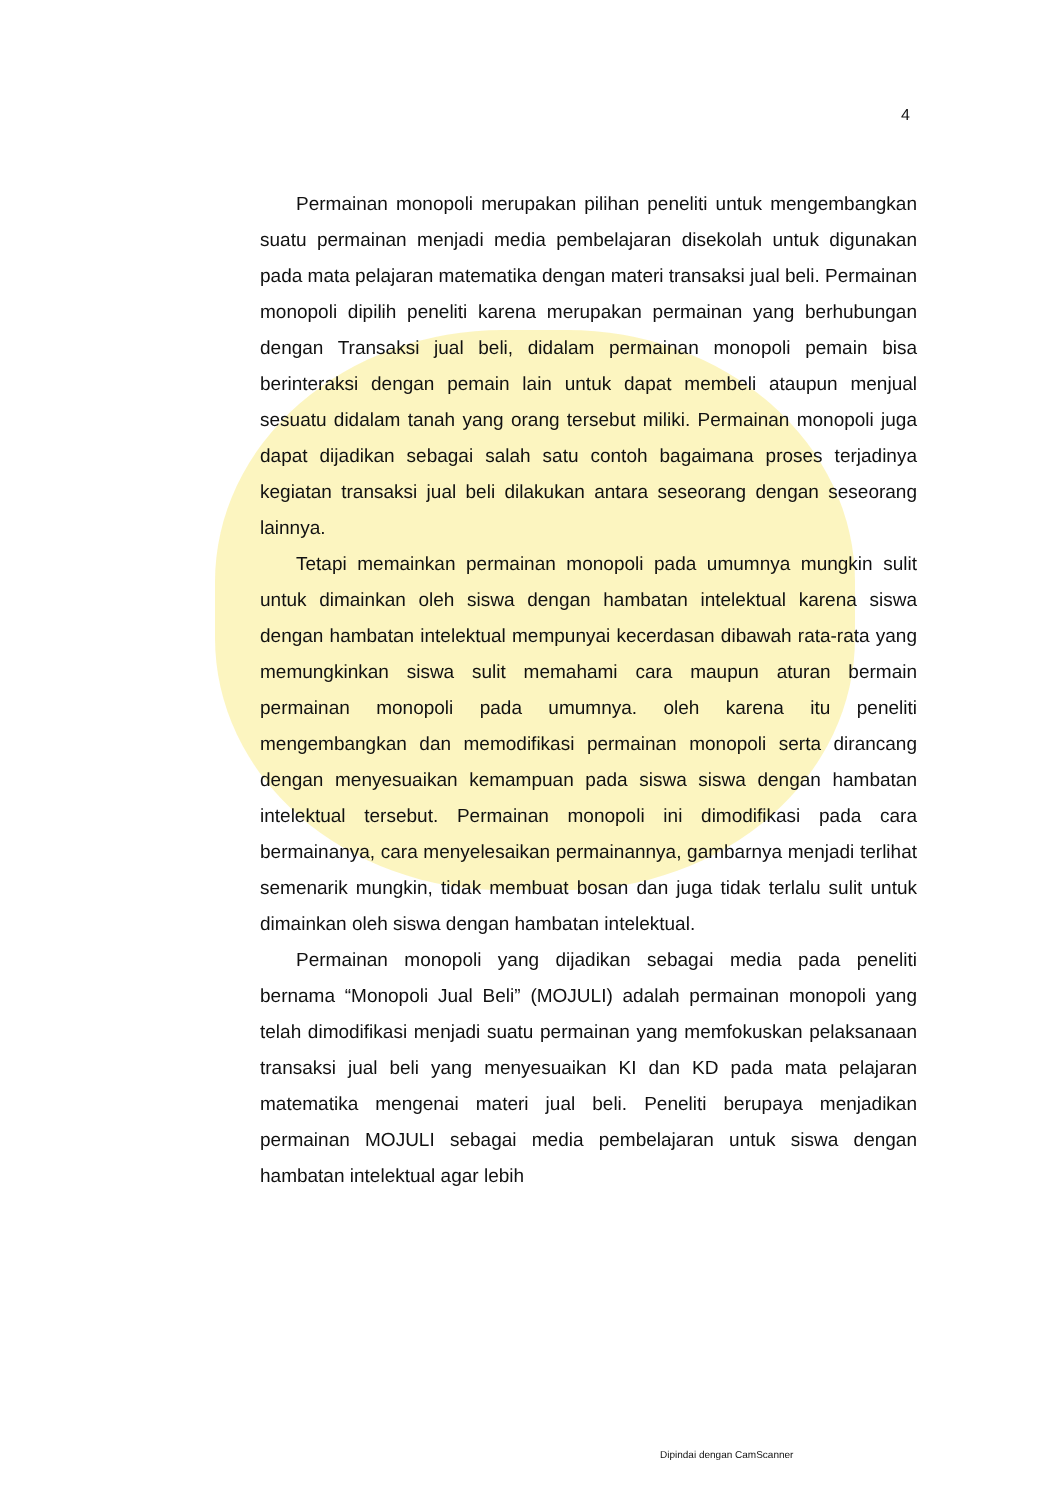4
Permainan monopoli merupakan pilihan peneliti untuk mengembangkan suatu permainan menjadi media pembelajaran disekolah untuk digunakan pada mata pelajaran matematika dengan materi transaksi jual beli. Permainan monopoli dipilih peneliti karena merupakan permainan yang berhubungan dengan Transaksi jual beli, didalam permainan monopoli pemain bisa berinteraksi dengan pemain lain untuk dapat membeli ataupun menjual sesuatu didalam tanah yang orang tersebut miliki. Permainan monopoli juga dapat dijadikan sebagai salah satu contoh bagaimana proses terjadinya kegiatan transaksi jual beli dilakukan antara seseorang dengan seseorang lainnya.
Tetapi memainkan permainan monopoli pada umumnya mungkin sulit untuk dimainkan oleh siswa dengan hambatan intelektual karena siswa dengan hambatan intelektual mempunyai kecerdasan dibawah rata-rata yang memungkinkan siswa sulit memahami cara maupun aturan bermain permainan monopoli pada umumnya. oleh karena itu peneliti mengembangkan dan memodifikasi permainan monopoli serta dirancang dengan menyesuaikan kemampuan pada siswa siswa dengan hambatan intelektual tersebut. Permainan monopoli ini dimodifikasi pada cara bermainanya, cara menyelesaikan permainannya, gambarnya menjadi terlihat semenarik mungkin, tidak membuat bosan dan juga tidak terlalu sulit untuk dimainkan oleh siswa dengan hambatan intelektual.
Permainan monopoli yang dijadikan sebagai media pada peneliti bernama “Monopoli Jual Beli” (MOJULI) adalah permainan monopoli yang telah dimodifikasi menjadi suatu permainan yang memfokuskan pelaksanaan transaksi jual beli yang menyesuaikan KI dan KD pada mata pelajaran matematika mengenai materi jual beli. Peneliti berupaya menjadikan permainan MOJULI sebagai media pembelajaran untuk siswa dengan hambatan intelektual agar lebih
Dipindai dengan CamScanner